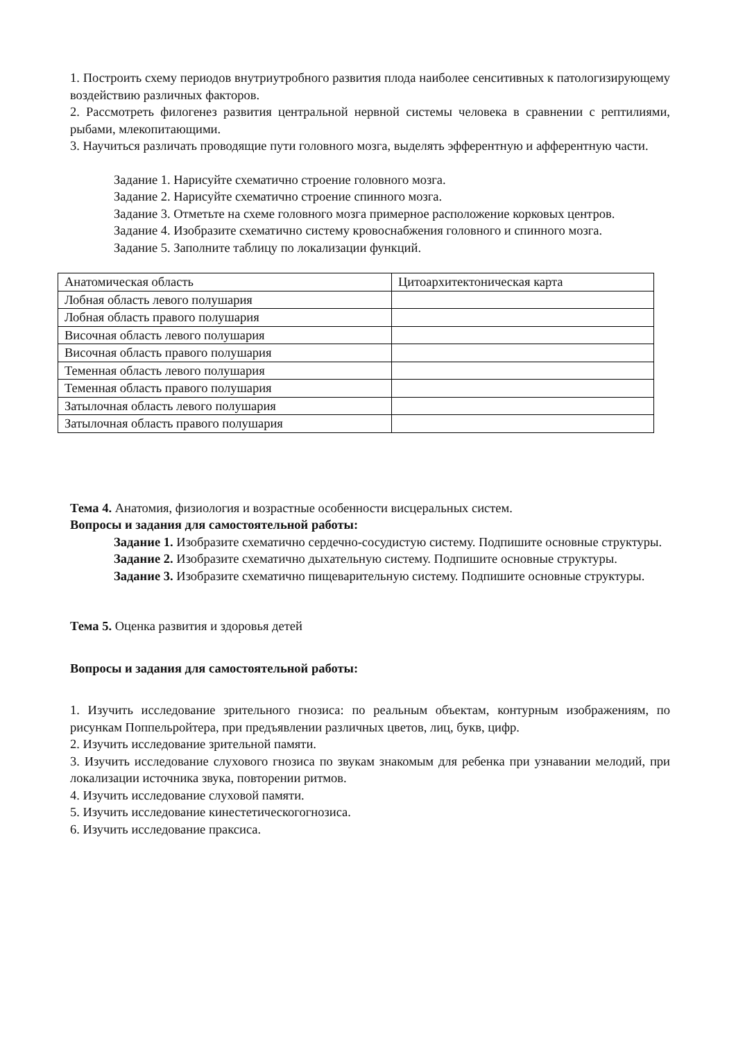1. Построить схему периодов внутриутробного развития плода наиболее сенситивных к патологизирующему воздействию различных факторов.
2. Рассмотреть филогенез развития центральной нервной системы человека в сравнении с рептилиями, рыбами, млекопитающими.
3. Научиться различать проводящие пути головного мозга, выделять эфферентную и афферентную части.
Задание 1. Нарисуйте схематично строение головного мозга.
Задание 2. Нарисуйте схематично строение спинного мозга.
Задание 3. Отметьте на схеме головного мозга примерное расположение корковых центров.
Задание 4. Изобразите схематично систему кровоснабжения головного и спинного мозга.
Задание 5. Заполните таблицу по локализации функций.
| Анатомическая область | Цитоархитектоническая карта |
| Лобная область левого полушария | |
| Лобная область правого полушария | |
| Височная область левого полушария | |
| Височная область правого полушария | |
| Теменная область левого полушария | |
| Теменная область правого полушария | |
| Затылочная область левого полушария | |
| Затылочная область правого полушария | |
Тема 4. Анатомия, физиология и возрастные особенности висцеральных систем.
Вопросы и задания для самостоятельной работы:
Задание 1. Изобразите схематично сердечно-сосудистую систему. Подпишите основные структуры.
Задание 2. Изобразите схематично дыхательную систему. Подпишите основные структуры.
Задание 3. Изобразите схематично пищеварительную систему. Подпишите основные структуры.
Тема 5. Оценка развития и здоровья детей
Вопросы и задания для самостоятельной работы:
1. Изучить исследование зрительного гнозиса: по реальным объектам, контурным изображениям, по рисункам Поппельройтера, при предъявлении различных цветов, лиц, букв, цифр.
2. Изучить исследование зрительной памяти.
3. Изучить исследование слухового гнозиса по звукам знакомым для ребенка при узнавании мелодий, при локализации источника звука, повторении ритмов.
4. Изучить исследование слуховой памяти.
5. Изучить исследование кинестетическогогнозиса.
6. Изучить исследование праксиса.